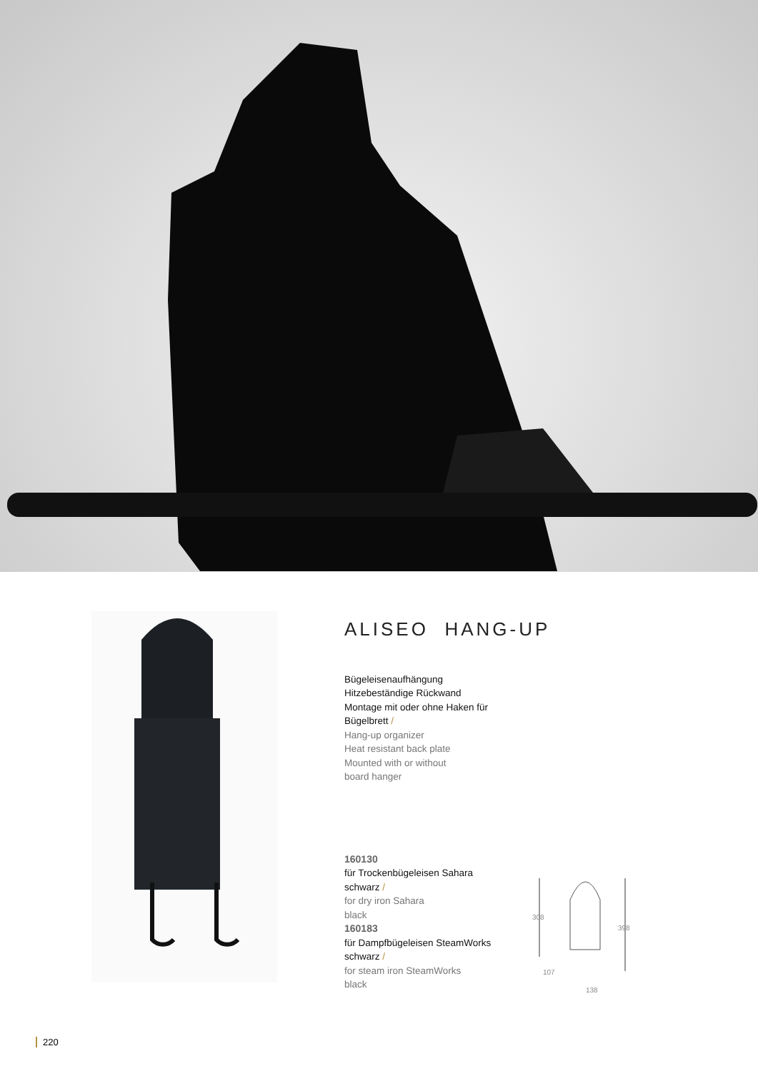ALISEO HANG-UP
Bügeleisenaufhängung
Hitzebeständige Rückwand
Montage mit oder ohne Haken für
Bügelbrett /
Hang-up organizer
Heat resistant back plate
Mounted with or without
board hanger
160130
für Trockenbügeleisen Sahara
schwarz /
for dry iron Sahara
black
160183
für Dampfbügeleisen SteamWorks
schwarz /
for steam iron SteamWorks
black
308
398
107
138
220